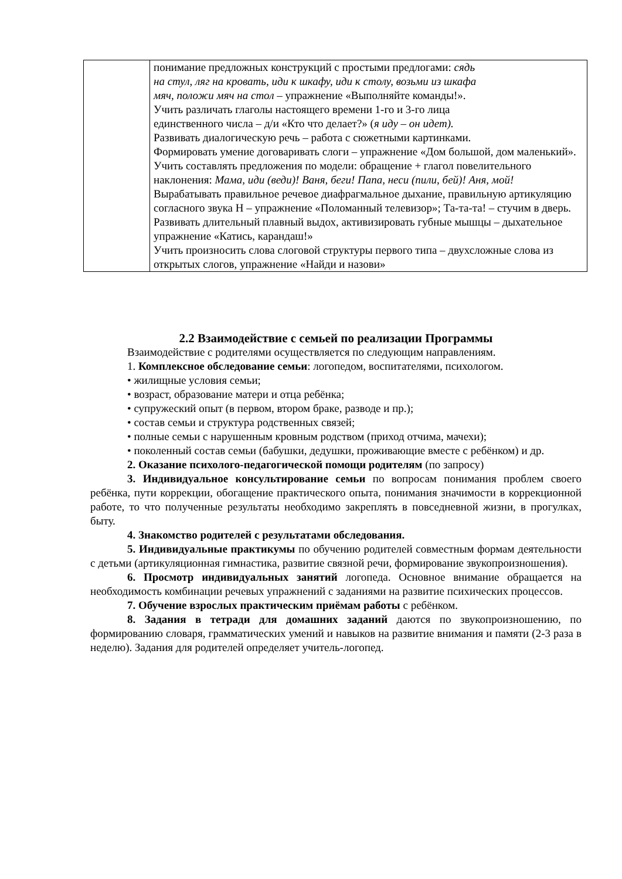| | понимание предложных конструкций с простыми предлогами: сядь на стул, ляг на кровать, иди к шкафу, иди к столу, возьми из шкафа мяч, положи мяч на стол – упражнение «Выполняйте команды!». Учить различать глаголы настоящего времени 1-го и 3-го лица единственного числа – д/и «Кто что делает?» ( я иду – он идет). Развивать диалогическую речь – работа с сюжетными картинками. Формировать умение договаривать слоги – упражнение «Дом большой, дом маленький». Учить составлять предложения по модели: обращение + глагол повелительного наклонения: Мама, иди (веди)! Ваня, беги! Папа, неси (пили, бей)! Аня, мой! Вырабатывать правильное речевое диафрагмальное дыхание, правильную артикуляцию согласного звука Н – упражнение «Поломанный телевизор»; Та-та-та! – стучим в дверь. Развивать длительный плавный выдох, активизировать губные мышцы – дыхательное упражнение «Катись, карандаш!» Учить произносить слова слоговой структуры первого типа – двухсложные слова из открытых слогов, упражнение «Найди и назови» |
2.2 Взаимодействие с семьей по реализации Программы
Взаимодействие с родителями осуществляется по следующим направлениям.
1. Комплексное обследование семьи: логопедом, воспитателями, психологом.
• жилищные условия семьи;
• возраст, образование матери и отца ребёнка;
• супружеский опыт (в первом, втором браке, разводе и пр.);
• состав семьи и структура родственных связей;
• полные семьи с нарушенным кровным родством (приход отчима, мачехи);
• поколенный состав семьи (бабушки, дедушки, проживающие вместе с ребёнком) и др.
2. Оказание психолого-педагогической помощи родителям (по запросу)
3. Индивидуальное консультирование семьи по вопросам понимания проблем своего ребёнка, пути коррекции, обогащение практического опыта, понимания значимости в коррекционной работе, то что полученные результаты необходимо закреплять в повседневной жизни, в прогулках, быту.
4. Знакомство родителей с результатами обследования.
5. Индивидуальные практикумы по обучению родителей совместным формам деятельности с детьми (артикуляционная гимнастика, развитие связной речи, формирование звукопроизношения).
6. Просмотр индивидуальных занятий логопеда. Основное внимание обращается на необходимость комбинации речевых упражнений с заданиями на развитие психических процессов.
7. Обучение взрослых практическим приёмам работы с ребёнком.
8. Задания в тетради для домашних заданий даются по звукопроизношению, по формированию словаря, грамматических умений и навыков на развитие внимания и памяти (2-3 раза в неделю). Задания для родителей определяет учитель-логопед.